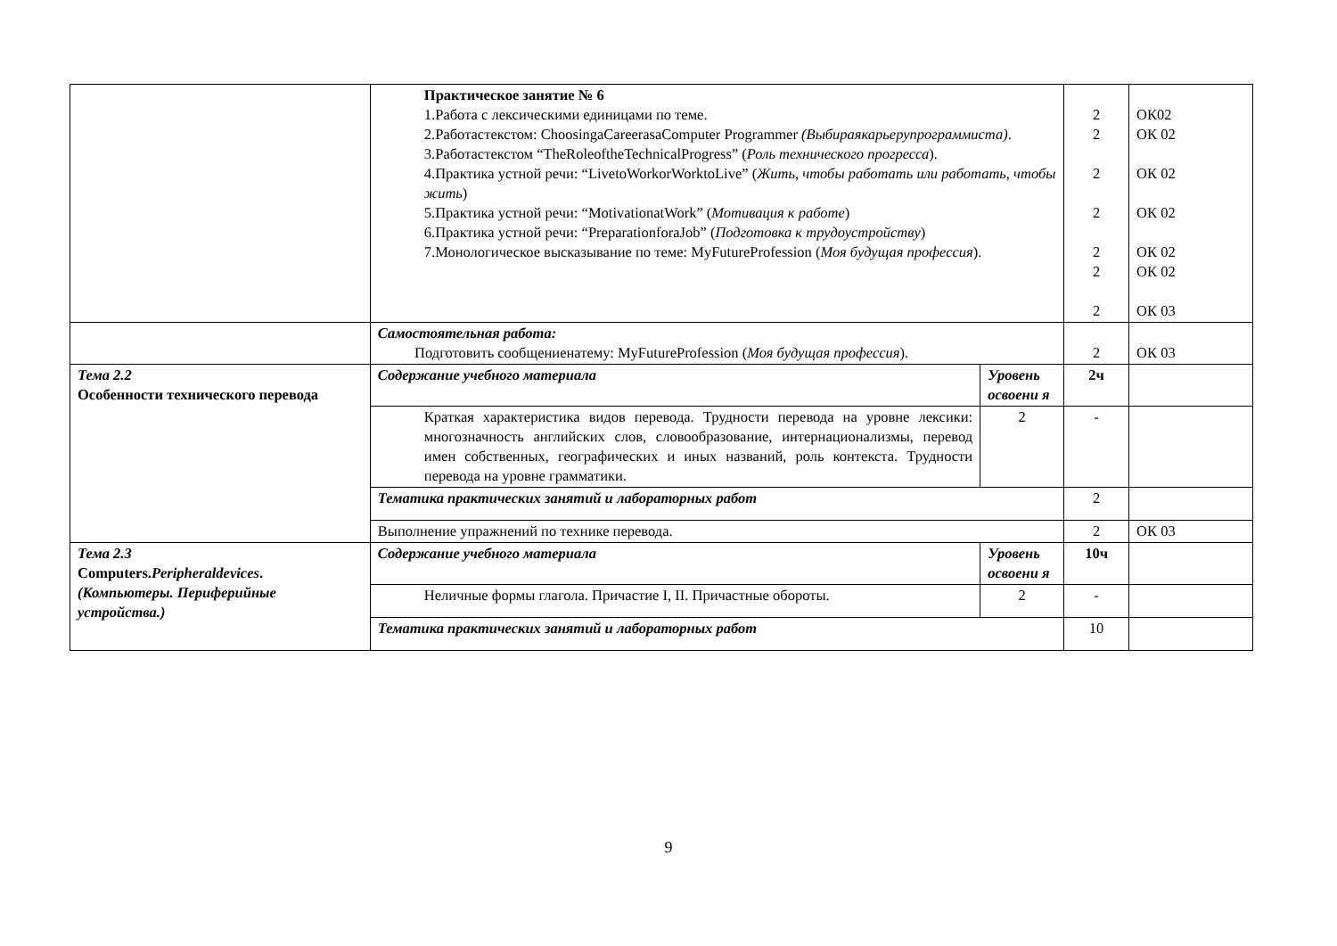| | Практическое занятие № 6 1.Работа с лексическими единицами по теме. 2.Работастекстом: ChoosingaCareerasaComputer Programmer (Выбираякарьерупрограммиста) . 3.Работастекстом “TheRoleoftheTechnicalProgress” ( Роль технического прогресса ). 4.Практика устной речи: “LivetoWorkorWorktoLive” ( Жить, чтобы работать или работать, чтобы жить ) 5.Практика устной речи: “MotivationatWork” ( Мотивация к работе ) 6.Практика устной речи: “PreparationforaJob” ( Подготовка к трудоустройству ) 7.Монологическое высказывание по теме: MyFutureProfession ( Моя будущая профессия ). | | 2 2 2 2 2 2 2 | ОК02 ОК 02 ОК 02 ОК 02 ОК 02 ОК 02 ОК 03 |
| | Самостоятельная работа: Подготовить сообщениенатему: MyFutureProfession ( Моя будущая профессия ). | | 2 | ОК 03 |
| Тема 2.2 Особенности технического перевода | Содержание учебного материала | Уровень освоени я | 2ч | |
| | Краткая характеристика видов перевода. Трудности перевода на уровне лексики: многозначность английских слов, словообразование, интернационализмы, перевод имен собственных, географических и иных названий, роль контекста. Трудности перевода на уровне грамматики. | 2 | - | |
| | Тематика практических занятий и лабораторных работ | | 2 | |
| | Выполнение упражнений по технике перевода. | | 2 | ОК 03 |
| Тема 2.3 Computers. Peripheraldevices . (Компьютеры. Периферийные устройства.) | Содержание учебного материала | Уровень освоени я | 10ч | |
| | Неличные формы глагола. Причастие I, II. Причастные обороты. | 2 | - | |
| | Тематика практических занятий и лабораторных работ | | 10 | |
9